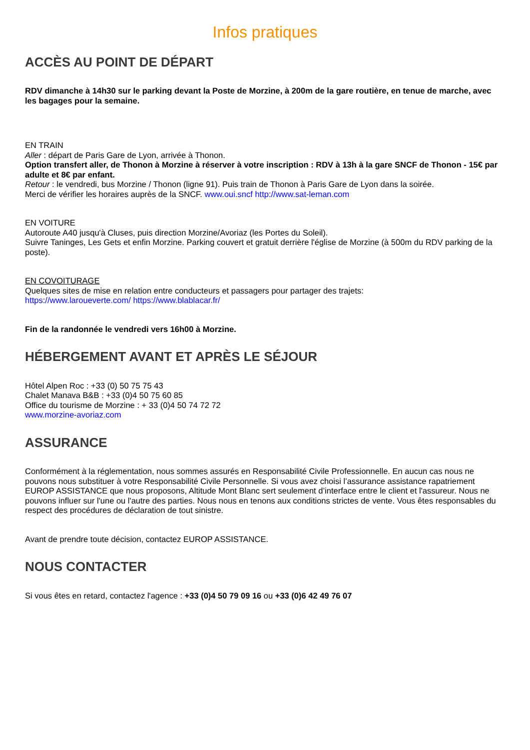Infos pratiques
ACCÈS AU POINT DE DÉPART
RDV dimanche à 14h30 sur le parking devant la Poste de Morzine, à 200m de la gare routière, en tenue de marche, avec les bagages pour la semaine.
EN TRAIN
Aller : départ de Paris Gare de Lyon, arrivée à Thonon.
Option transfert aller, de Thonon à Morzine à réserver à votre inscription : RDV à 13h à la gare SNCF de Thonon - 15€ par adulte et 8€ par enfant.
Retour : le vendredi, bus Morzine / Thonon (ligne 91). Puis train de Thonon à Paris Gare de Lyon dans la soirée.
Merci de vérifier les horaires auprès de la SNCF. www.oui.sncf http://www.sat-leman.com
EN VOITURE
Autoroute A40 jusqu'à Cluses, puis direction Morzine/Avoriaz (les Portes du Soleil).
Suivre Taninges, Les Gets et enfin Morzine. Parking couvert et gratuit derrière l'église de Morzine (à 500m du RDV parking de la poste).
EN COVOITURAGE
Quelques sites de mise en relation entre conducteurs et passagers pour partager des trajets:
https://www.laroueverte.com/ https://www.blablacar.fr/
Fin de la randonnée le vendredi vers 16h00 à Morzine.
HÉBERGEMENT AVANT ET APRÈS LE SÉJOUR
Hôtel Alpen Roc : +33 (0) 50 75 75 43
Chalet Manava B&B : +33 (0)4 50 75 60 85
Office du tourisme de Morzine : + 33 (0)4 50 74 72 72
www.morzine-avoriaz.com
ASSURANCE
Conformément à la réglementation, nous sommes assurés en Responsabilité Civile Professionnelle. En aucun cas nous ne pouvons nous substituer à votre Responsabilité Civile Personnelle. Si vous avez choisi l’assurance assistance rapatriement EUROP ASSISTANCE que nous proposons, Altitude Mont Blanc sert seulement d’interface entre le client et l'assureur. Nous ne pouvons influer sur l'une ou l'autre des parties. Nous nous en tenons aux conditions strictes de vente. Vous êtes responsables du respect des procédures de déclaration de tout sinistre.
Avant de prendre toute décision, contactez EUROP ASSISTANCE.
NOUS CONTACTER
Si vous êtes en retard, contactez l'agence : +33 (0)4 50 79 09 16 ou +33 (0)6 42 49 76 07